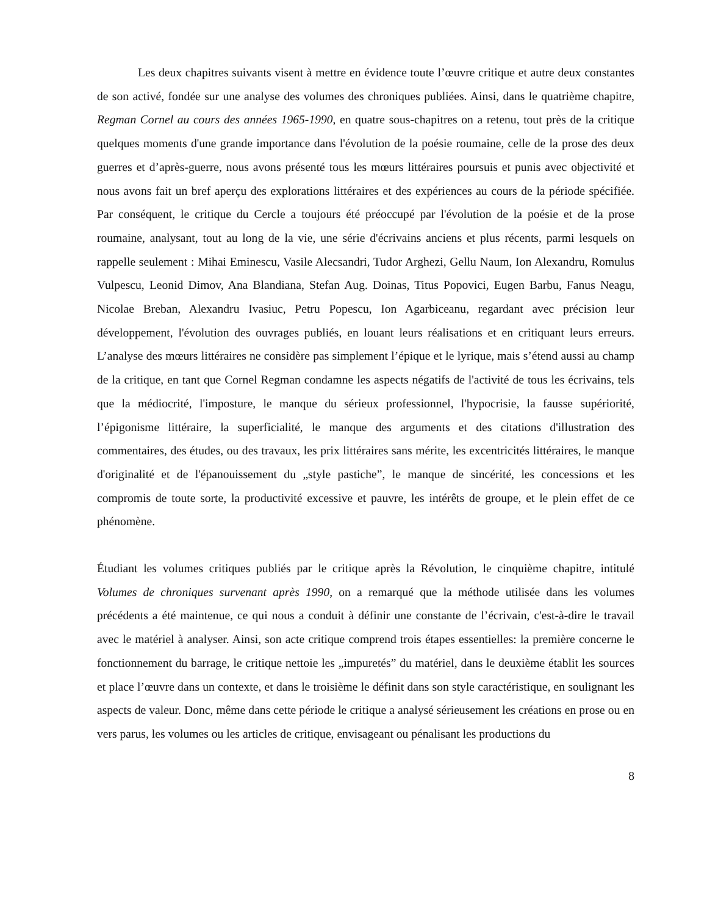Les deux chapitres suivants visent à mettre en évidence toute l’œuvre critique et autre deux constantes de son activé, fondée sur une analyse des volumes des chroniques publiées. Ainsi, dans le quatrième chapitre, Regman Cornel au cours des années 1965-1990, en quatre sous-chapitres on a retenu, tout près de la critique quelques moments d'une grande importance dans l'évolution de la poésie roumaine, celle de la prose des deux guerres et d’après-guerre, nous avons présenté tous les mœurs littéraires poursuis et punis avec objectivité et nous avons fait un bref aperçu des explorations littéraires et des expériences au cours de la période spécifiée. Par conséquent, le critique du Cercle a toujours été préoccupé par l'évolution de la poésie et de la prose roumaine, analysant, tout au long de la vie, une série d'écrivains anciens et plus récents, parmi lesquels on rappelle seulement : Mihai Eminescu, Vasile Alecsandri, Tudor Arghezi, Gellu Naum, Ion Alexandru, Romulus Vulpescu, Leonid Dimov, Ana Blandiana, Stefan Aug. Doinas, Titus Popovici, Eugen Barbu, Fanus Neagu, Nicolae Breban, Alexandru Ivasiuc, Petru Popescu, Ion Agarbiceanu, regardant avec précision leur développement, l'évolution des ouvrages publiés, en louant leurs réalisations et en critiquant leurs erreurs. L’analyse des mœurs littéraires ne considère pas simplement l’épique et le lyrique, mais s’étend aussi au champ de la critique, en tant que Cornel Regman condamne les aspects négatifs de l'activité de tous les écrivains, tels que la médiocrité, l'imposture, le manque du sérieux professionnel, l'hypocrisie, la fausse supériorité, l’épigonisme littéraire, la superficialité, le manque des arguments et des citations d'illustration des commentaires, des études, ou des travaux, les prix littéraires sans mérite, les excentricités littéraires, le manque d'originalité et de l'épanouissement du „style pastiche”, le manque de sincérité, les concessions et les compromis de toute sorte, la productivité excessive et pauvre, les intérêts de groupe, et le plein effet de ce phénomène.
Étudiant les volumes critiques publiés par le critique après la Révolution, le cinquième chapitre, intitulé Volumes de chroniques survenant après 1990, on a remarqué que la méthode utilisée dans les volumes précédents a été maintenue, ce qui nous a conduit à définir une constante de l’écrivain, c'est-à-dire le travail avec le matériel à analyser. Ainsi, son acte critique comprend trois étapes essentielles: la première concerne le fonctionnement du barrage, le critique nettoie les „impuretés” du matériel, dans le deuxième établit les sources et place l’œuvre dans un contexte, et dans le troisième le définit dans son style caractéristique, en soulignant les aspects de valeur. Donc, même dans cette période le critique a analysé sérieusement les créations en prose ou en vers parus, les volumes ou les articles de critique, envisageant ou pénalisant les productions du
8